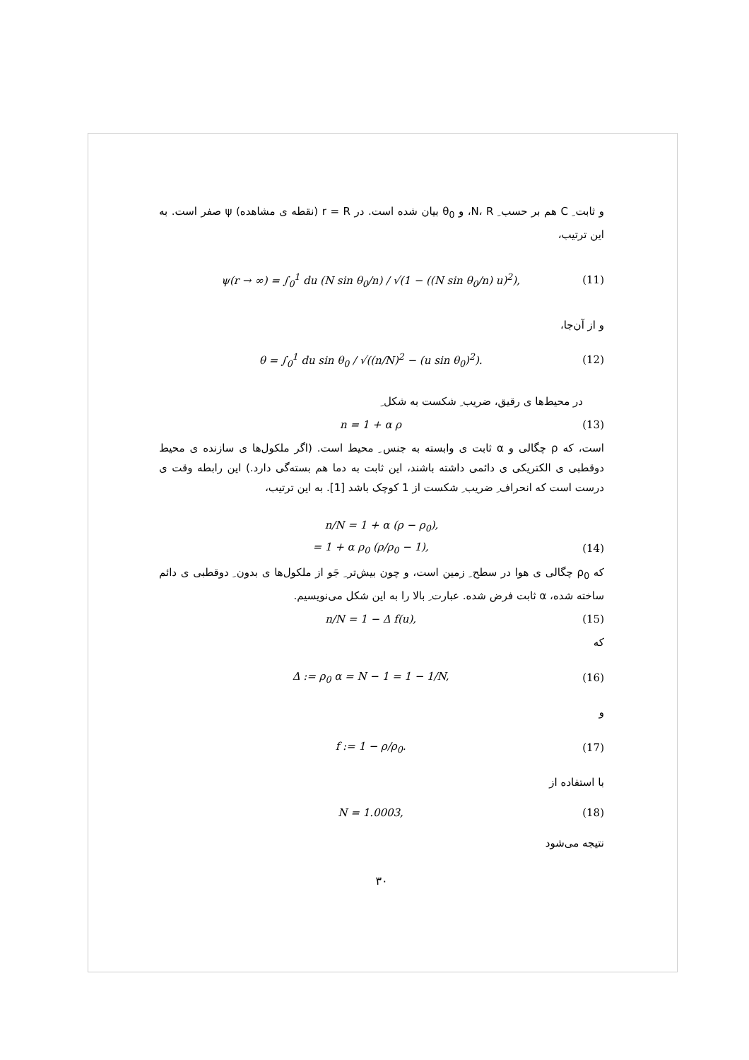و ثابت ِ C هم بر حسب ِ N، R، و θ<sub>0</sub> بیان شده است. در r = R (نقطه ی مشاهده) ψ صفر است. به این ترتیب،
ψ(r → ∞) = ∫<sub>0</sub><sup>1</sup> du (N sin θ<sub>0</sub>/n) / √(1 − ((N sin θ<sub>0</sub>/n) u)<sup>2</sup>), (11)
و از آن‌جا،
θ = ∫<sub>0</sub><sup>1</sup> du sin θ<sub>0</sub> / √((n/N)<sup>2</sup> − (u sin θ<sub>0</sub>)<sup>2</sup>). (12)
در محیط‌ها ی رقیق، ضریب ِ شکست به شکل ِ
n = 1 + α ρ (13)
است، که ρ چگالی و α ثابت ی وابسته به جنس ِ محیط است. (اگر ملکول‌ها ی سازنده ی محیط دوقطبی ی الکتریکی ی دائمی داشته باشند، این ثابت به دما هم بسته‌گی دارد.) این رابطه وقت ی درست است که انحراف ِ ضریب ِ شکست از 1 کوچک باشد [1]. به این ترتیب،
n/N = 1 + α (ρ − ρ<sub>0</sub>),
= 1 + α ρ<sub>0</sub> (ρ/ρ<sub>0</sub> − 1), (14)
که ρ<sub>0</sub> چگالی ی هوا در سطح ِ زمین است، و چون بیش‌تر ِ جَو از ملکول‌ها ی بدون ِ دوقطبی ی دائم ساخته شده، α ثابت فرض شده. عبارت ِ بالا را به این شکل می‌نویسیم.
n/N = 1 − Δ f(u), (15)
که
Δ := ρ<sub>0</sub> α = N − 1 = 1 − 1/N, (16)
و
f := 1 − ρ/ρ<sub>0</sub>. (17)
با استفاده از
N = 1.0003, (18)
نتیجه می‌شود
۳۰